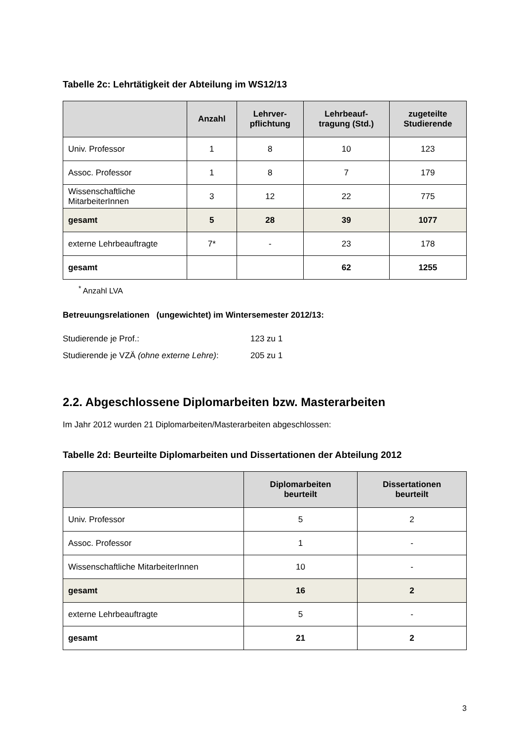Tabelle 2c: Lehrtätigkeit der Abteilung im WS12/13
| | Anzahl | Lehrver- pflichtung | Lehrbeauf- tragung (Std.) | zugeteilte Studierende |
| --- | --- | --- | --- | --- |
| Univ. Professor | 1 | 8 | 10 | 123 |
| Assoc. Professor | 1 | 8 | 7 | 179 |
| Wissenschaftliche MitarbeiterInnen | 3 | 12 | 22 | 775 |
| gesamt | 5 | 28 | 39 | 1077 |
| externe Lehrbeauftragte | 7* | - | 23 | 178 |
| gesamt | | | 62 | 1255 |
<sup>*</sup> Anzahl LVA
Betreuungsrelationen (ungewichtet) im Wintersemester 2012/13:
Studierende je Prof.: 123 zu 1
Studierende je VZÄ (ohne externe Lehre): 205 zu 1
2.2. Abgeschlossene Diplomarbeiten bzw. Masterarbeiten
Im Jahr 2012 wurden 21 Diplomarbeiten/Masterarbeiten abgeschlossen:
Tabelle 2d: Beurteilte Diplomarbeiten und Dissertationen der Abteilung 2012
| | Diplomarbeiten beurteilt | Dissertationen beurteilt |
| --- | --- | --- |
| Univ. Professor | 5 | 2 |
| Assoc. Professor | 1 | - |
| Wissenschaftliche MitarbeiterInnen | 10 | - |
| gesamt | 16 | 2 |
| externe Lehrbeauftragte | 5 | - |
| gesamt | 21 | 2 |
3